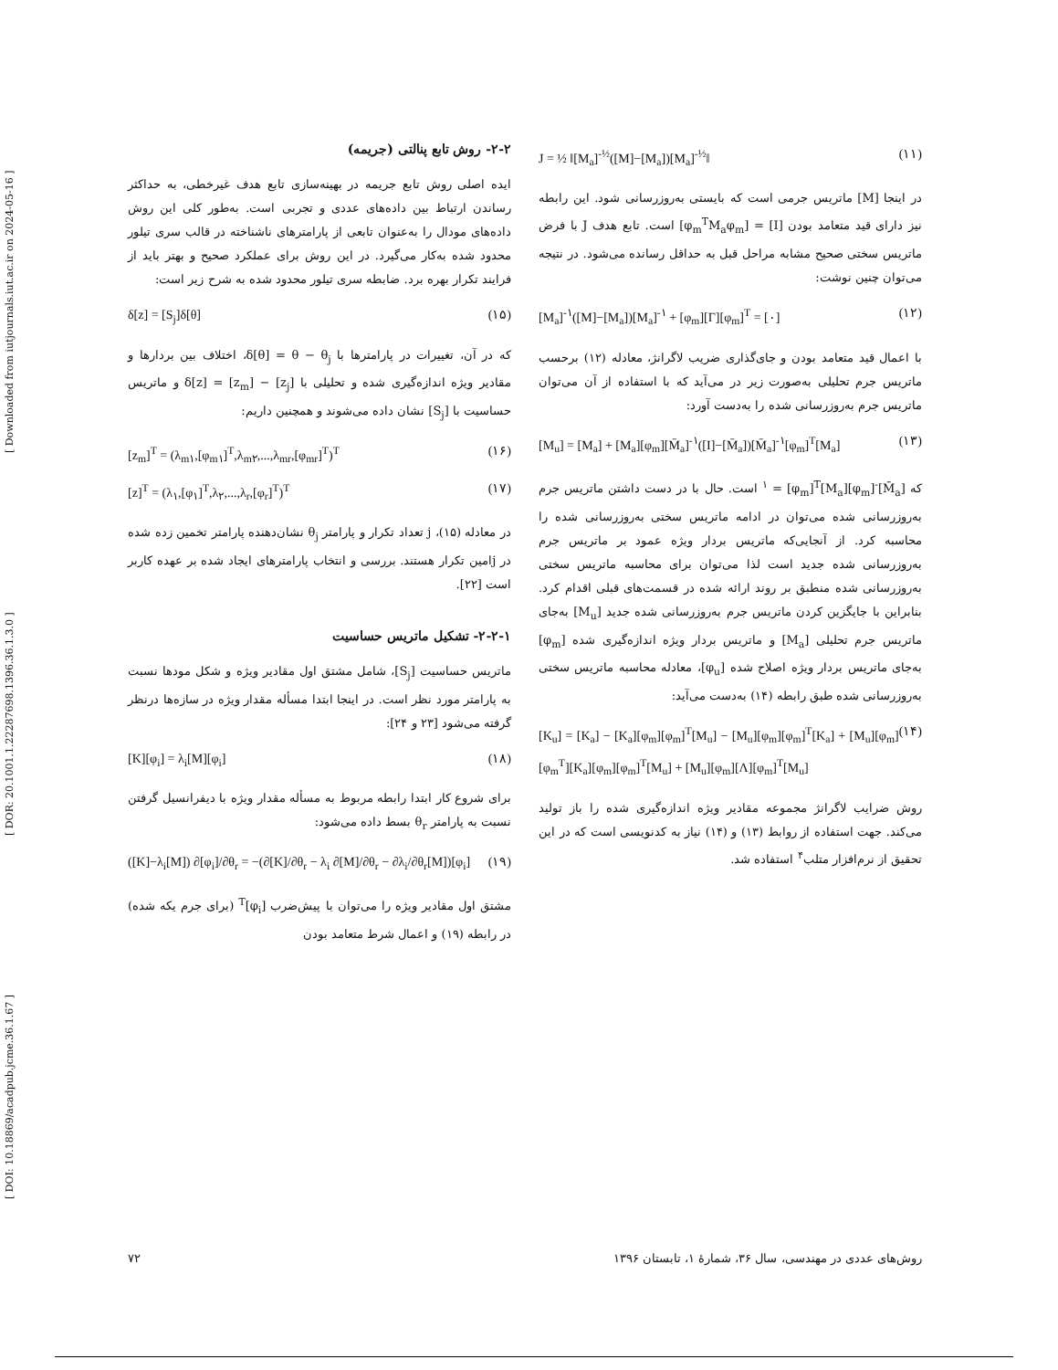[ DOI: 10.18869/acadpub.jcme.36.1.67 ] [ DOR: 20.1001.1.22287698.1396.36.1.3.0 ] [ Downloaded from iutjournals.iut.ac.ir on 2024-05-16 ]
J = ½ ‖[M<sub>a</sub>]<sup>-½</sup>([M]−[M<sub>a</sub>])[M<sub>a</sub>]<sup>-½</sup>‖ (۱۱)
در اینجا [M] ماتریس جرمی است که بایستی به‌روزرسانی شود. این رابطه نیز دارای قید متعامد بودن [I] = [φ<sub>m</sub><sup>T</sup>M<sub>a</sub>φ<sub>m</sub>] است. تابع هدف J با فرض ماتریس سختی صحیح مشابه مراحل قبل به حداقل رسانده می‌شود. در نتیجه می‌توان چنین نوشت:
[M<sub>a</sub>]<sup>-۱</sup>([M]−[M<sub>a</sub>])[M<sub>a</sub>]<sup>-۱</sup> + [φ<sub>m</sub>][Γ][φ<sub>m</sub>]<sup>T</sup> = [۰] (۱۲)
با اعمال قید متعامد بودن و جای‌گذاری ضریب لاگرانژ، معادله (۱۲) برحسب ماتریس جرم تحلیلی به‌صورت زیر در می‌آید که با استفاده از آن می‌توان ماتریس جرم به‌روزرسانی شده را به‌دست آورد:
[M<sub>u</sub>] = [M<sub>a</sub>] + [M<sub>a</sub>][φ<sub>m</sub>][M̄<sub>a</sub>]<sup>-۱</sup>([I]−[M̄<sub>a</sub>])[M̄<sub>a</sub>]<sup>-۱</sup>[φ<sub>m</sub>]<sup>T</sup>[M<sub>a</sub>] (۱۳)
که [M̄<sub>a</sub>]<sup>-۱</sup> = [φ<sub>m</sub>]<sup>T</sup>[M<sub>a</sub>][φ<sub>m</sub>] است. حال با در دست داشتن ماتریس جرم به‌روزرسانی شده می‌توان در ادامه ماتریس سختی به‌روزرسانی شده را محاسبه کرد. از آنجایی‌که ماتریس بردار ویژه عمود بر ماتریس جرم به‌روزرسانی شده جدید است لذا می‌توان برای محاسبه ماتریس سختی به‌روزرسانی شده منطبق بر روند ارائه شده در قسمت‌های قبلی اقدام کرد. بنابراین با جایگزین کردن ماتریس جرم به‌روزرسانی شده جدید [M<sub>u</sub>] به‌جای ماتریس جرم تحلیلی [M<sub>a</sub>] و ماتریس بردار ویژه اندازه‌گیری شده [φ<sub>m</sub>] به‌جای ماتریس بردار ویژه اصلاح شده [φ<sub>u</sub>]، معادله محاسبه ماتریس سختی به‌روزرسانی شده طبق رابطه (۱۴) به‌دست می‌آید:
[K<sub>u</sub>] = [K<sub>a</sub>] − [K<sub>a</sub>][φ<sub>m</sub>][φ<sub>m</sub>]<sup>T</sup>[M<sub>u</sub>] − [M<sub>u</sub>][φ<sub>m</sub>][φ<sub>m</sub>]<sup>T</sup>[K<sub>a</sub>] + [M<sub>u</sub>][φ<sub>m</sub>][φ<sub>m</sub><sup>T</sup>][K<sub>a</sub>][φ<sub>m</sub>][φ<sub>m</sub>]<sup>T</sup>[M<sub>u</sub>] + [M<sub>u</sub>][φ<sub>m</sub>][Λ][φ<sub>m</sub>]<sup>T</sup>[M<sub>u</sub>] (۱۴)
روش ضرایب لاگرانژ مجموعه مقادیر ویژه اندازه‌گیری شده را باز تولید می‌کند. جهت استفاده از روابط (۱۳) و (۱۴) نیاز به کدنویسی است که در این تحقیق از نرم‌افزار متلب<sup>۴</sup> استفاده شد.
۲-۲- روش تابع پنالتی (جریمه)
ایده اصلی روش تابع جریمه در بهینه‌سازی تابع هدف غیرخطی، به حداکثر رساندن ارتباط بین داده‌های عددی و تجربی است. به‌طور کلی این روش داده‌های مودال را به‌عنوان تابعی از پارامترهای ناشناخته در قالب سری تیلور محدود شده به‌کار می‌گیرد. در این روش برای عملکرد صحیح و بهتر باید از فرایند تکرار بهره برد. ضابطه سری تیلور محدود شده به شرح زیر است:
δ[z] = [S<sub>j</sub>]δ[θ] (۱۵)
که در آن، تغییرات در پارامترها با δ[θ] = θ − θ<sub>j</sub>، اختلاف بین بردارها و مقادیر ویژه اندازه‌گیری شده و تحلیلی با δ[z] = [z<sub>m</sub>] − [z<sub>j</sub>] و ماتریس حساسیت با [S<sub>j</sub>] نشان داده می‌شوند و همچنین داریم:
[z<sub>m</sub>]<sup>T</sup> = (λ<sub>m۱</sub>,[φ<sub>m۱</sub>]<sup>T</sup>,λ<sub>m۲</sub>,...,λ<sub>mr</sub>,[φ<sub>mr</sub>]<sup>T</sup>)<sup>T</sup> (۱۶)
[z]<sup>T</sup> = (λ<sub>۱</sub>,[φ<sub>۱</sub>]<sup>T</sup>,λ<sub>۲</sub>,...,λ<sub>r</sub>,[φ<sub>r</sub>]<sup>T</sup>)<sup>T</sup> (۱۷)
در معادله (۱۵)، j تعداد تکرار و پارامتر θ<sub>j</sub> نشان‌دهنده پارامتر تخمین زده شده در jامین تکرار هستند. بررسی و انتخاب پارامترهای ایجاد شده بر عهده کاربر است [۲۲].
۲-۲-۱- تشکیل ماتریس حساسیت
ماتریس حساسیت [S<sub>j</sub>]، شامل مشتق اول مقادیر ویژه و شکل مودها نسبت به پارامتر مورد نظر است. در اینجا ابتدا مسأله مقدار ویژه در سازه‌ها درنظر گرفته می‌شود [۲۳ و ۲۴]:
[K][φ<sub>i</sub>] = λ<sub>i</sub>[M][φ<sub>i</sub>] (۱۸)
برای شروع کار ابتدا رابطه مربوط به مسأله مقدار ویژه با دیفرانسیل گرفتن نسبت به پارامتر θ<sub>r</sub> بسط داده می‌شود:
([K]−λ<sub>i</sub>[M]) ∂[φ<sub>i</sub>]/∂θ<sub>r</sub> = −(∂[K]/∂θ<sub>r</sub> − λ<sub>i</sub> ∂[M]/∂θ<sub>r</sub> − ∂λ<sub>i</sub>/∂θ<sub>r</sub>[M])[φ<sub>i</sub>] (۱۹)
مشتق اول مقادیر ویژه را می‌توان با پیش‌ضرب [φ<sub>i</sub>]<sup>T</sup> (برای جرم یکه شده) در رابطه (۱۹) و اعمال شرط متعامد بودن
روش‌های عددی در مهندسی، سال ۳۶، شمارهٔ ۱، تابستان ۱۳۹۶ ۷۲